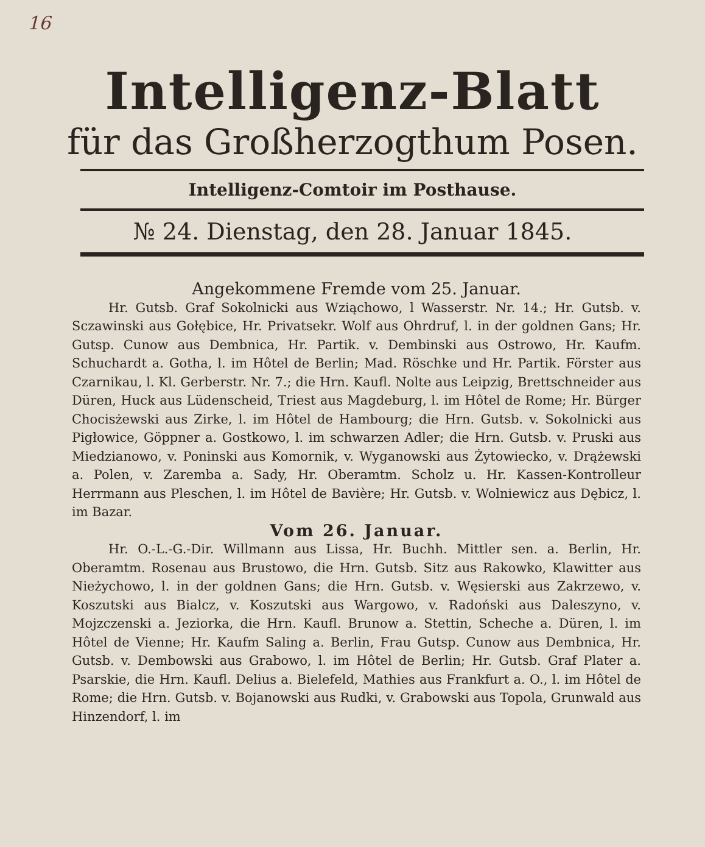16
Intelligenz-Blatt
für das Großherzogthum Posen.
Intelligenz-Comtoir im Posthause.
№ 24. Dienstag, den 28. Januar 1845.
Angekommene Fremde vom 25. Januar.
Hr. Gutsb. Graf Sokolnicki aus Wziąchowo, l Wasserstr. Nr. 14.; Hr. Gutsb. v. Sczawinski aus Gołębice, Hr. Privatsekr. Wolf aus Ohrdruf, l. in der goldnen Gans; Hr. Gutsp. Cunow aus Dembnica, Hr. Partik. v. Dembinski aus Ostrowo, Hr. Kaufm. Schuchardt a. Gotha, l. im Hôtel de Berlin; Mad. Röschke und Hr. Partik. Förster aus Czarnikau, l. Kl. Gerberstr. Nr. 7.; die Hrn. Kaufl. Nolte aus Leipzig, Brettschneider aus Düren, Huck aus Lüdenscheid, Triest aus Magdeburg, l. im Hôtel de Rome; Hr. Bürger Chocisżewski aus Zirke, l. im Hôtel de Hambourg; die Hrn. Gutsb. v. Sokolnicki aus Pigłowice, Göppner a. Gostkowo, l. im schwarzen Adler; die Hrn. Gutsb. v. Pruski aus Miedzianowo, v. Poninski aus Komornik, v. Wyganowski aus Żytowiecko, v. Drążewski a. Polen, v. Zaremba a. Sady, Hr. Oberamtm. Scholz u. Hr. Kassen-Kontrolleur Herrmann aus Pleschen, l. im Hôtel de Bavière; Hr. Gutsb. v. Wolniewicz aus Dębicz, l. im Bazar.
Vom 26. Januar.
Hr. O.-L.-G.-Dir. Willmann aus Lissa, Hr. Buchh. Mittler sen. a. Berlin, Hr. Oberamtm. Rosenau aus Brustowo, die Hrn. Gutsb. Sitz aus Rakowko, Klawitter aus Nieżychowo, l. in der goldnen Gans; die Hrn. Gutsb. v. Węsierski aus Zakrzewo, v. Koszutski aus Bialcz, v. Koszutski aus Wargowo, v. Radoński aus Daleszyno, v. Mojzczenski a. Jeziorka, die Hrn. Kaufl. Brunow a. Stettin, Scheche a. Düren, l. im Hôtel de Vienne; Hr. Kaufm Saling a. Berlin, Frau Gutsp. Cunow aus Dembnica, Hr. Gutsb. v. Dembowski aus Grabowo, l. im Hôtel de Berlin; Hr. Gutsb. Graf Plater a. Psarskie, die Hrn. Kaufl. Delius a. Bielefeld, Mathies aus Frankfurt a. O., l. im Hôtel de Rome; die Hrn. Gutsb. v. Bojanowski aus Rudki, v. Grabowski aus Topola, Grunwald aus Hinzendorf, l. im